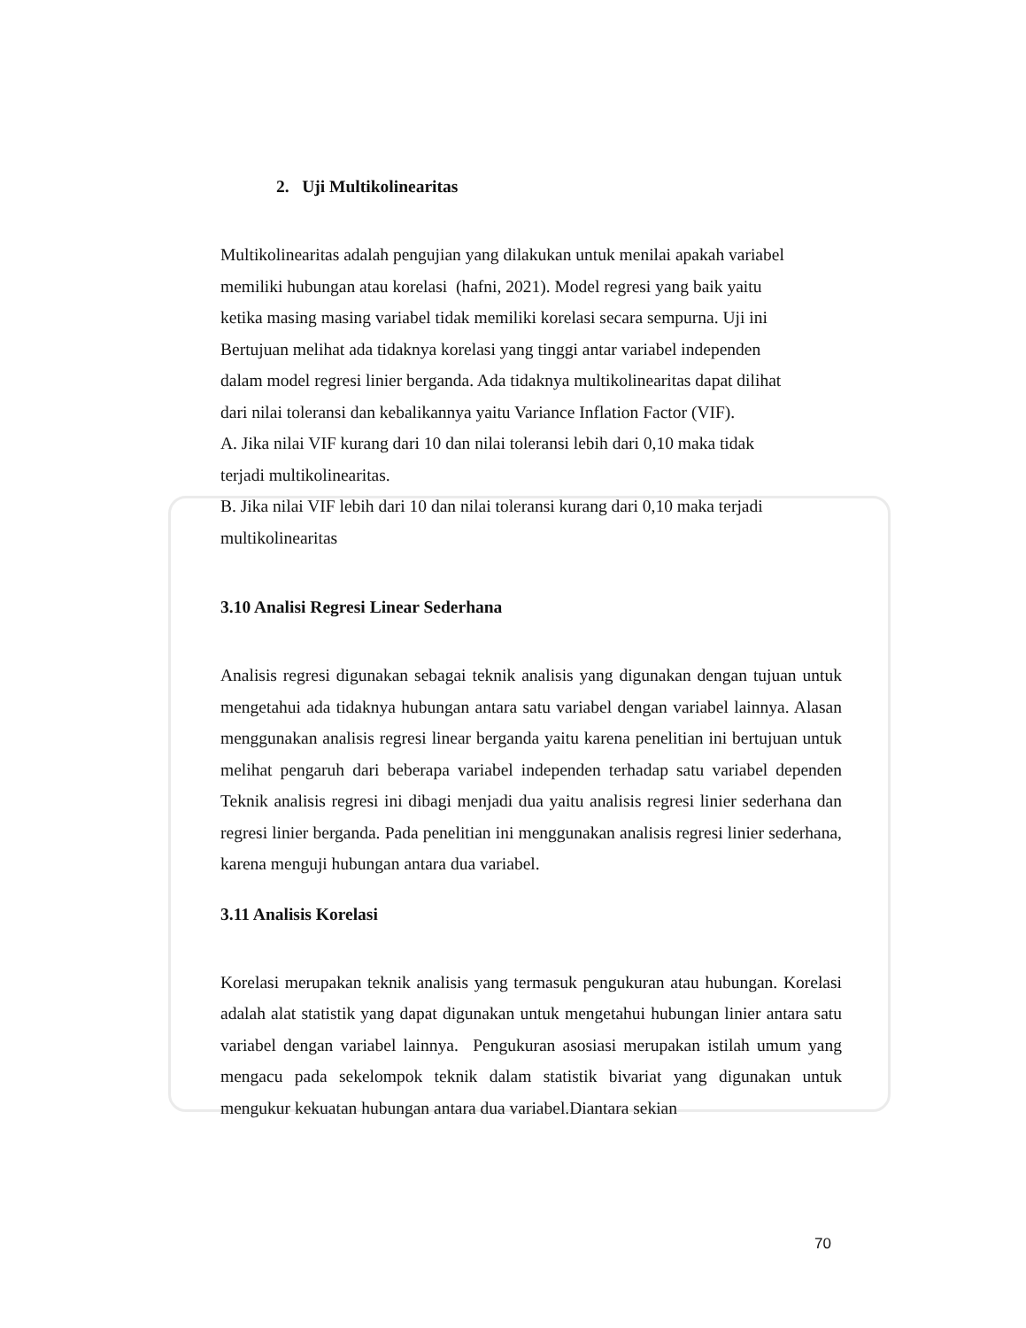2. Uji Multikolinearitas
Multikolinearitas adalah pengujian yang dilakukan untuk menilai apakah variabel
memiliki hubungan atau korelasi (hafni, 2021). Model regresi yang baik yaitu
ketika masing masing variabel tidak memiliki korelasi secara sempurna. Uji ini
Bertujuan melihat ada tidaknya korelasi yang tinggi antar variabel independen
dalam model regresi linier berganda. Ada tidaknya multikolinearitas dapat dilihat
dari nilai toleransi dan kebalikannya yaitu Variance Inflation Factor (VIF).
A. Jika nilai VIF kurang dari 10 dan nilai toleransi lebih dari 0,10 maka tidak
terjadi multikolinearitas.
B. Jika nilai VIF lebih dari 10 dan nilai toleransi kurang dari 0,10 maka terjadi
multikolinearitas
3.10 Analisi Regresi Linear Sederhana
Analisis regresi digunakan sebagai teknik analisis yang digunakan dengan tujuan untuk mengetahui ada tidaknya hubungan antara satu variabel dengan variabel lainnya. Alasan menggunakan analisis regresi linear berganda yaitu karena penelitian ini bertujuan untuk melihat pengaruh dari beberapa variabel independen terhadap satu variabel dependen Teknik analisis regresi ini dibagi menjadi dua yaitu analisis regresi linier sederhana dan regresi linier berganda. Pada penelitian ini menggunakan analisis regresi linier sederhana, karena menguji hubungan antara dua variabel.
3.11 Analisis Korelasi
Korelasi merupakan teknik analisis yang termasuk pengukuran atau hubungan. Korelasi adalah alat statistik yang dapat digunakan untuk mengetahui hubungan linier antara satu variabel dengan variabel lainnya. Pengukuran asosiasi merupakan istilah umum yang mengacu pada sekelompok teknik dalam statistik bivariat yang digunakan untuk mengukur kekuatan hubungan antara dua variabel.Diantara sekian
70